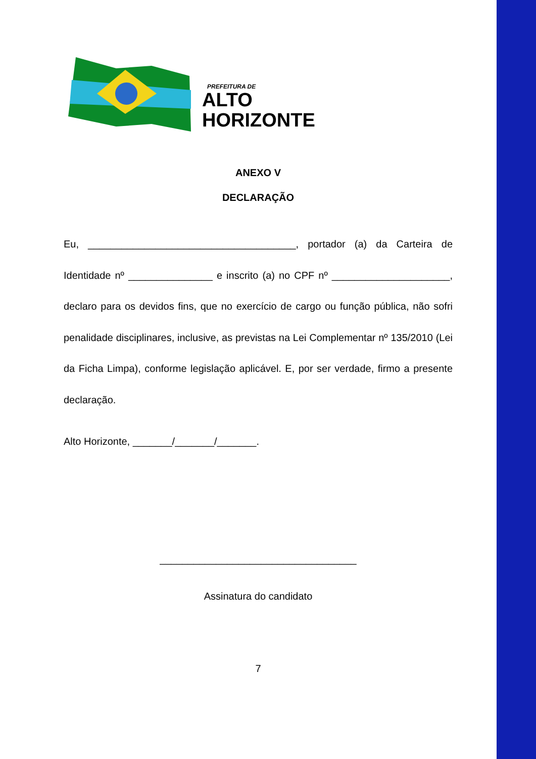PREFEITURA DE
ALTO
HORIZONTE
ANEXO V
DECLARAÇÃO
Eu, _____________________________________, portador (a) da Carteira de Identidade nº _______________ e inscrito (a) no CPF nº _____________________, declaro para os devidos fins, que no exercício de cargo ou função pública, não sofri penalidade disciplinares, inclusive, as previstas na Lei Complementar nº 135/2010 (Lei da Ficha Limpa), conforme legislação aplicável. E, por ser verdade, firmo a presente declaração.
Alto Horizonte, _______/_______/_______.
___________________________________
Assinatura do candidato
7